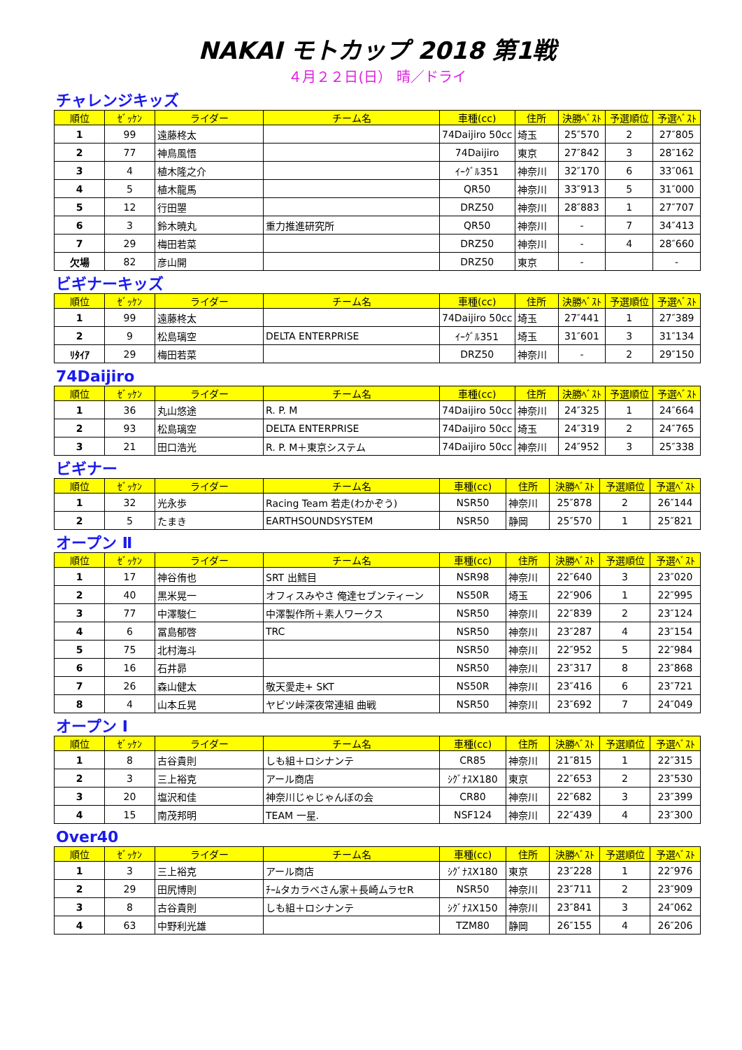NAKAI モトカップ 2018 第1戦
４月２２日(日） 晴／ドライ
チャレンジキッズ
| 順位 | ｾﾞｯｹﾝ | ライダー | チーム名 | 車種(cc) | 住所 | 決勝ﾍﾞｽﾄ | 予選順位 | 予選ﾍﾞｽﾄ |
| --- | --- | --- | --- | --- | --- | --- | --- | --- |
| 1 | 99 | 遠藤柊太 | | 74Daijiro 50cc | 埼玉 | 25″570 | 2 | 27″805 |
| 2 | 77 | 神鳥風悟 | | 74Daijiro | 東京 | 27″842 | 3 | 28″162 |
| 3 | 4 | 植木隆之介 | | ｲｰｸﾞﾙ351 | 神奈川 | 32″170 | 6 | 33″061 |
| 4 | 5 | 植木龍馬 | | QR50 | 神奈川 | 33″913 | 5 | 31″000 |
| 5 | 12 | 行田曌 | | DRZ50 | 神奈川 | 28″883 | 1 | 27″707 |
| 6 | 3 | 鈴木暁丸 | 重力推進研究所 | QR50 | 神奈川 | - | 7 | 34″413 |
| 7 | 29 | 梅田若菜 | | DRZ50 | 神奈川 | - | 4 | 28″660 |
| 欠場 | 82 | 彦山開 | | DRZ50 | 東京 | - | | - |
ビギナーキッズ
| 順位 | ｾﾞｯｹﾝ | ライダー | チーム名 | 車種(cc) | 住所 | 決勝ﾍﾞｽﾄ | 予選順位 | 予選ﾍﾞｽﾄ |
| --- | --- | --- | --- | --- | --- | --- | --- | --- |
| 1 | 99 | 遠藤柊太 | | 74Daijiro 50cc | 埼玉 | 27″441 | 1 | 27″389 |
| 2 | 9 | 松島璃空 | DELTA ENTERPRISE | ｲｰｸﾞﾙ351 | 埼玉 | 31″601 | 3 | 31″134 |
| ﾘﾀｲｱ | 29 | 梅田若菜 | | DRZ50 | 神奈川 | - | 2 | 29″150 |
74Daijiro
| 順位 | ｾﾞｯｹﾝ | ライダー | チーム名 | 車種(cc) | 住所 | 決勝ﾍﾞｽﾄ | 予選順位 | 予選ﾍﾞｽﾄ |
| --- | --- | --- | --- | --- | --- | --- | --- | --- |
| 1 | 36 | 丸山悠途 | R. P. M | 74Daijiro 50cc | 神奈川 | 24″325 | 1 | 24″664 |
| 2 | 93 | 松島璃空 | DELTA ENTERPRISE | 74Daijiro 50cc | 埼玉 | 24″319 | 2 | 24″765 |
| 3 | 21 | 田口浩光 | R. P. M＋東京システム | 74Daijiro 50cc | 神奈川 | 24″952 | 3 | 25″338 |
ビギナー
| 順位 | ｾﾞｯｹﾝ | ライダー | チーム名 | 車種(cc) | 住所 | 決勝ﾍﾞｽﾄ | 予選順位 | 予選ﾍﾞｽﾄ |
| --- | --- | --- | --- | --- | --- | --- | --- | --- |
| 1 | 32 | 光永歩 | Racing Team 若走(わかぞう) | NSR50 | 神奈川 | 25″878 | 2 | 26″144 |
| 2 | 5 | たまき | EARTHSOUNDSYSTEM | NSR50 | 静岡 | 25″570 | 1 | 25″821 |
オープン Ⅱ
| 順位 | ｾﾞｯｹﾝ | ライダー | チーム名 | 車種(cc) | 住所 | 決勝ﾍﾞｽﾄ | 予選順位 | 予選ﾍﾞｽﾄ |
| --- | --- | --- | --- | --- | --- | --- | --- | --- |
| 1 | 17 | 神谷侑也 | SRT 出鱈目 | NSR98 | 神奈川 | 22″640 | 3 | 23″020 |
| 2 | 40 | 黒米晃一 | オフィスみやさ 俺達セブンティーン | NS50R | 埼玉 | 22″906 | 1 | 22″995 |
| 3 | 77 | 中澤駿仁 | 中澤製作所＋素人ワークス | NSR50 | 神奈川 | 22″839 | 2 | 23″124 |
| 4 | 6 | 冨島郁啓 | TRC | NSR50 | 神奈川 | 23″287 | 4 | 23″154 |
| 5 | 75 | 北村海斗 | | NSR50 | 神奈川 | 22″952 | 5 | 22″984 |
| 6 | 16 | 石井昴 | | NSR50 | 神奈川 | 23″317 | 8 | 23″868 |
| 7 | 26 | 森山健太 | 敬天愛走+ SKT | NS50R | 神奈川 | 23″416 | 6 | 23″721 |
| 8 | 4 | 山本丘晃 | ヤビツ峠深夜常連組 曲戦 | NSR50 | 神奈川 | 23″692 | 7 | 24″049 |
オープン Ⅰ
| 順位 | ｾﾞｯｹﾝ | ライダー | チーム名 | 車種(cc) | 住所 | 決勝ﾍﾞｽﾄ | 予選順位 | 予選ﾍﾞｽﾄ |
| --- | --- | --- | --- | --- | --- | --- | --- | --- |
| 1 | 8 | 古谷貴則 | しも組＋ロシナンテ | CR85 | 神奈川 | 21″815 | 1 | 22″315 |
| 2 | 3 | 三上裕克 | アール商店 | ｼｸﾞﾅｽX180 | 東京 | 22″653 | 2 | 23″530 |
| 3 | 20 | 塩沢和佳 | 神奈川じゃじゃんぼの会 | CR80 | 神奈川 | 22″682 | 3 | 23″399 |
| 4 | 15 | 南茂邦明 | TEAM 一星. | NSF124 | 神奈川 | 22″439 | 4 | 23″300 |
Over40
| 順位 | ｾﾞｯｹﾝ | ライダー | チーム名 | 車種(cc) | 住所 | 決勝ﾍﾞｽﾄ | 予選順位 | 予選ﾍﾞｽﾄ |
| --- | --- | --- | --- | --- | --- | --- | --- | --- |
| 1 | 3 | 三上裕克 | アール商店 | ｼｸﾞﾅｽX180 | 東京 | 23″228 | 1 | 22″976 |
| 2 | 29 | 田尻博則 | ﾁｰﾑタカラベさん家＋長崎ムラセR | NSR50 | 神奈川 | 23″711 | 2 | 23″909 |
| 3 | 8 | 古谷貴則 | しも組＋ロシナンテ | ｼｸﾞﾅｽX150 | 神奈川 | 23″841 | 3 | 24″062 |
| 4 | 63 | 中野利光雄 | | TZM80 | 静岡 | 26″155 | 4 | 26″206 |